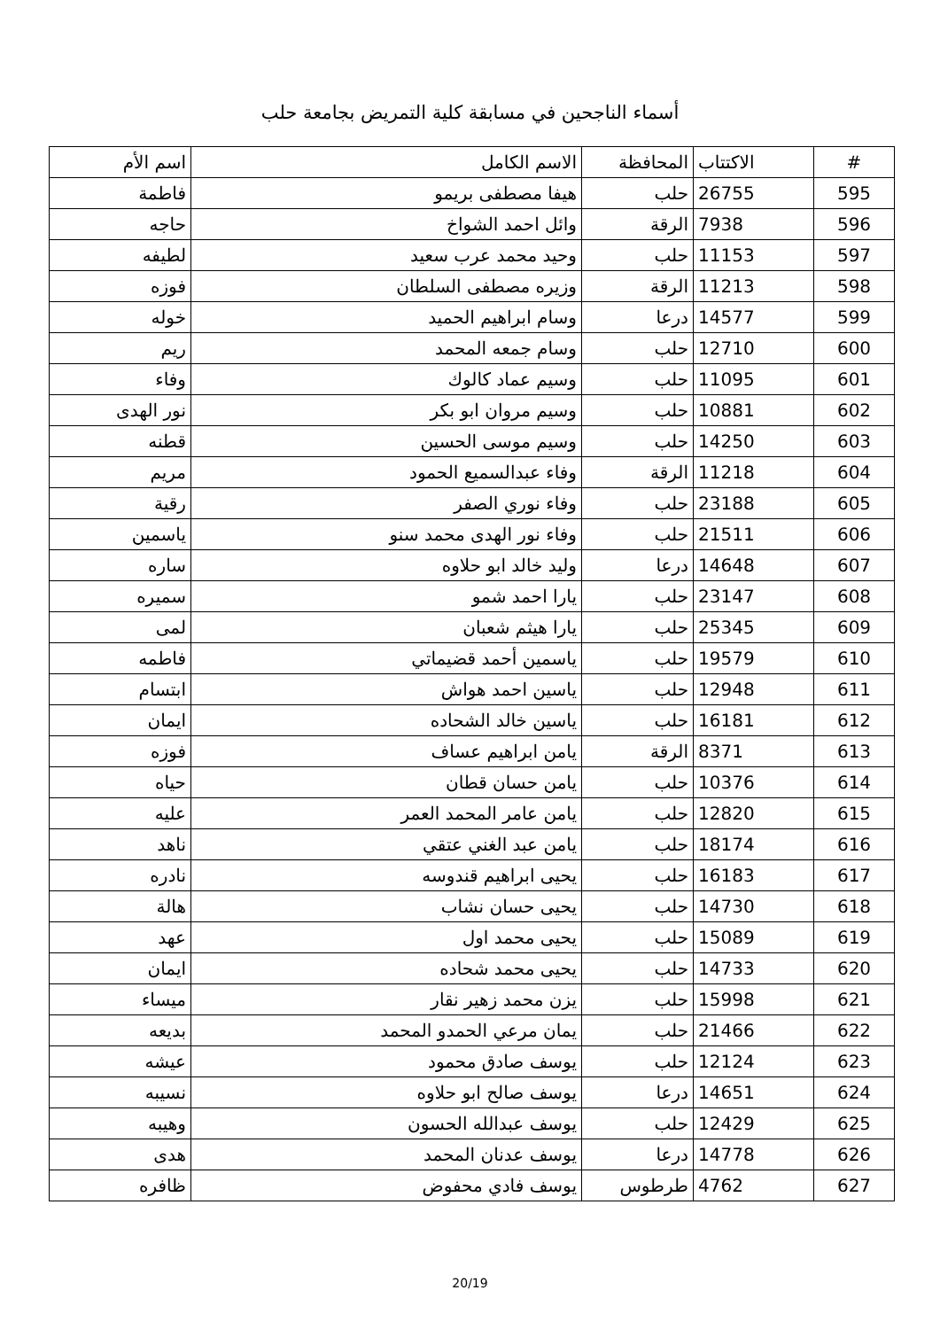أسماء الناجحين في مسابقة كلية التمريض بجامعة حلب
| # | الاكتتاب | المحافظة | الاسم الكامل | اسم الأم |
| --- | --- | --- | --- | --- |
| 595 | 26755 | حلب | هيفا مصطفى بريمو | فاطمة |
| 596 | 7938 | الرقة | وائل احمد الشواخ | حاجه |
| 597 | 11153 | حلب | وحيد محمد عرب سعيد | لطيفه |
| 598 | 11213 | الرقة | وزيره مصطفى السلطان | فوزه |
| 599 | 14577 | درعا | وسام ابراهيم الحميد | خوله |
| 600 | 12710 | حلب | وسام جمعه المحمد | ريم |
| 601 | 11095 | حلب | وسيم عماد كالوك | وفاء |
| 602 | 10881 | حلب | وسيم مروان ابو بكر | نور الهدى |
| 603 | 14250 | حلب | وسيم موسى الحسين | قطنه |
| 604 | 11218 | الرقة | وفاء عبدالسميع الحمود | مريم |
| 605 | 23188 | حلب | وفاء نوري الصفر | رقية |
| 606 | 21511 | حلب | وفاء نور الهدى محمد سنو | ياسمين |
| 607 | 14648 | درعا | وليد خالد ابو حلاوه | ساره |
| 608 | 23147 | حلب | يارا احمد شمو | سميره |
| 609 | 25345 | حلب | يارا هيثم شعبان | لمى |
| 610 | 19579 | حلب | ياسمين أحمد قضيماتي | فاطمه |
| 611 | 12948 | حلب | ياسين احمد هواش | ابتسام |
| 612 | 16181 | حلب | ياسين خالد الشحاده | ايمان |
| 613 | 8371 | الرقة | يامن ابراهيم عساف | فوزه |
| 614 | 10376 | حلب | يامن حسان قطان | حياه |
| 615 | 12820 | حلب | يامن عامر المحمد العمر | عليه |
| 616 | 18174 | حلب | يامن عبد الغني عتقي | ناهد |
| 617 | 16183 | حلب | يحيى ابراهيم قندوسه | نادره |
| 618 | 14730 | حلب | يحيى حسان نشاب | هالة |
| 619 | 15089 | حلب | يحيى محمد اول | عهد |
| 620 | 14733 | حلب | يحيى محمد شحاده | ايمان |
| 621 | 15998 | حلب | يزن محمد زهير نقار | ميساء |
| 622 | 21466 | حلب | يمان مرعي الحمدو المحمد | بديعه |
| 623 | 12124 | حلب | يوسف صادق محمود | عيشه |
| 624 | 14651 | درعا | يوسف صالح ابو حلاوه | نسيبه |
| 625 | 12429 | حلب | يوسف عبدالله الحسون | وهيبه |
| 626 | 14778 | درعا | يوسف عدنان المحمد | هدى |
| 627 | 4762 | طرطوس | يوسف فادي محفوض | ظافره |
20/19